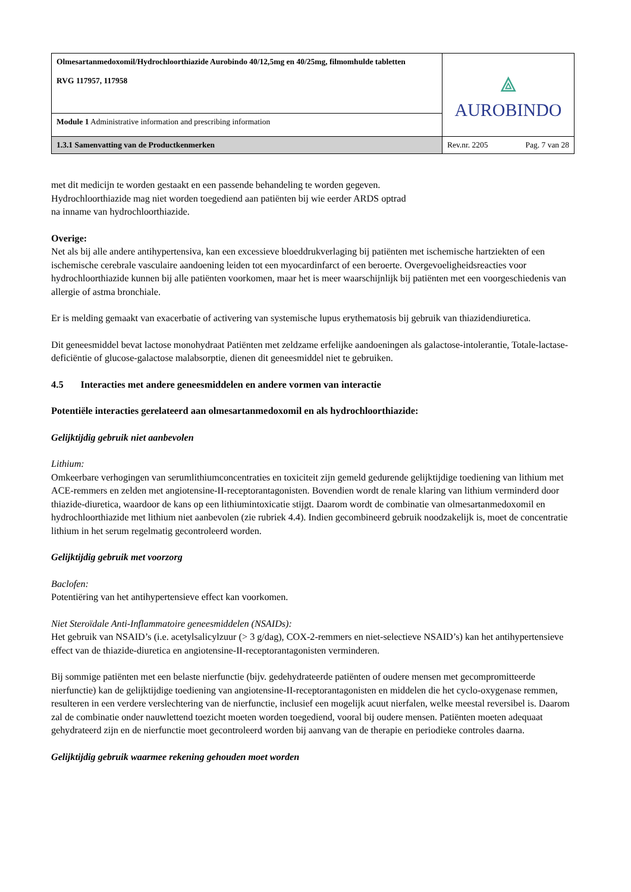| Olmesartanmedoxomil/Hydrochloorthiazide Aurobindo 40/12,5mg en 40/25mg, filmomhulde tabletten RVG 117957, 117958 | ⟁ AUROBINDO | |
| Module 1 Administrative information and prescribing information | | |
| 1.3.1 Samenvatting van de Productkenmerken | Rev.nr. 2205 | Pag. 7 van 28 |
met dit medicijn te worden gestaakt en een passende behandeling te worden gegeven.
Hydrochloorthiazide mag niet worden toegediend aan patiënten bij wie eerder ARDS optrad
na inname van hydrochloorthiazide.
Overige:
Net als bij alle andere antihypertensiva, kan een excessieve bloeddrukverlaging bij patiënten met ischemische hartziekten of een ischemische cerebrale vasculaire aandoening leiden tot een myocardinfarct of een beroerte. Overgevoeligheidsreacties voor hydrochloorthiazide kunnen bij alle patiënten voorkomen, maar het is meer waarschijnlijk bij patiënten met een voorgeschiedenis van allergie of astma bronchiale.
Er is melding gemaakt van exacerbatie of activering van systemische lupus erythematosis bij gebruik van thiazidendiuretica.
Dit geneesmiddel bevat lactose monohydraat Patiënten met zeldzame erfelijke aandoeningen als galactose-intolerantie, Totale-lactase-deficiëntie of glucose-galactose malabsorptie, dienen dit geneesmiddel niet te gebruiken.
4.5 Interacties met andere geneesmiddelen en andere vormen van interactie
Potentiële interacties gerelateerd aan olmesartanmedoxomil en als hydrochloorthiazide:
Gelijktijdig gebruik niet aanbevolen
Lithium:
Omkeerbare verhogingen van serumlithiumconcentraties en toxiciteit zijn gemeld gedurende gelijktijdige toediening van lithium met ACE-remmers en zelden met angiotensine-II-receptorantagonisten. Bovendien wordt de renale klaring van lithium verminderd door thiazide-diuretica, waardoor de kans op een lithiumintoxicatie stijgt. Daarom wordt de combinatie van olmesartanmedoxomil en hydrochloorthiazide met lithium niet aanbevolen (zie rubriek 4.4). Indien gecombineerd gebruik noodzakelijk is, moet de concentratie lithium in het serum regelmatig gecontroleerd worden.
Gelijktijdig gebruik met voorzorg
Baclofen:
Potentiëring van het antihypertensieve effect kan voorkomen.
Niet Steroïdale Anti-Inflammatoire geneesmiddelen (NSAIDs):
Het gebruik van NSAID’s (i.e. acetylsalicylzuur (> 3 g/dag), COX-2-remmers en niet-selectieve NSAID’s) kan het antihypertensieve effect van de thiazide-diuretica en angiotensine-II-receptorantagonisten verminderen.
Bij sommige patiënten met een belaste nierfunctie (bijv. gedehydrateerde patiënten of oudere mensen met gecompromitteerde nierfunctie) kan de gelijktijdige toediening van angiotensine-II-receptorantagonisten en middelen die het cyclo-oxygenase remmen, resulteren in een verdere verslechtering van de nierfunctie, inclusief een mogelijk acuut nierfalen, welke meestal reversibel is. Daarom zal de combinatie onder nauwlettend toezicht moeten worden toegediend, vooral bij oudere mensen. Patiënten moeten adequaat gehydrateerd zijn en de nierfunctie moet gecontroleerd worden bij aanvang van de therapie en periodieke controles daarna.
Gelijktijdig gebruik waarmee rekening gehouden moet worden